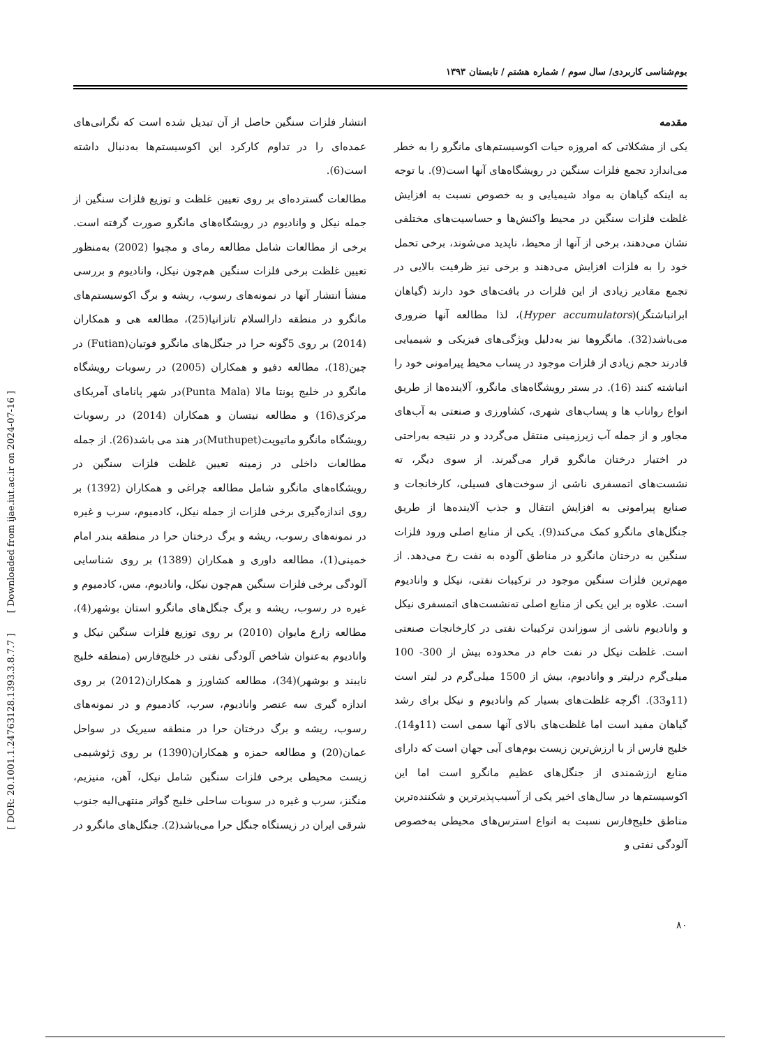[ DOR: 20.1001.1.24763128.1393.3.8.7.7 ] [ Downloaded from ijae.iut.ac.ir on 2024-07-16 ]
بوم‌شناسی کاربردی/ سال سوم / شماره هشتم / تابستان ۱۳۹۳
مقدمه
یکی از مشکلاتی که امروزه حیات اکوسیستم‌های مانگرو را به خطر می‌اندازد تجمع فلزات سنگین در رویشگاه‌های آنها است(9). با توجه به اینکه گیاهان به مواد شیمیایی و به خصوص نسبت به افزایش غلظت فلزات سنگین در محیط واکنش‌ها و حساسیت‌های مختلفی نشان می‌دهند، برخی از آنها از محیط، ناپدید می‌شوند، برخی تحمل خود را به فلزات افزایش می‌دهند و برخی نیز ظرفیت بالایی در تجمع مقادیر زیادی از این فلزات در بافت‌های خود دارند (گیاهان ابرانباشتگر)(Hyper accumulators)، لذا مطالعه آنها ضروری می‌باشد(32). مانگروها نیز به‌دلیل ویژگی‌های فیزیکی و شیمیایی قادرند حجم زیادی از فلزات موجود در پساب محیط پیرامونی خود را انباشته کنند (16). در بستر رویشگاه‌های مانگرو، آلاینده‌ها از طریق انواع رواناب ها و پساب‌های شهری، کشاورزی و صنعتی به آب‌های مجاور و از جمله آب زیرزمینی منتقل می‌گردد و در نتیجه به‌راحتی در اختیار درختان مانگرو قرار می‌گیرند. از سوی دیگر، ته نشست‌های اتمسفری ناشی از سوخت‌های فسیلی، کارخانجات و صنایع پیرامونی به افزایش انتقال و جذب آلاینده‌ها از طریق جنگل‌های مانگرو کمک می‌کند(9). یکی از منابع اصلی ورود فلزات سنگین به درختان مانگرو در مناطق آلوده به نفت رخ می‌دهد. از مهم‌ترین فلزات سنگین موجود در ترکیبات نفتی، نیکل و وانادیوم است. علاوه بر این یکی از منابع اصلی ته‌نشست‌های اتمسفری نیکل و وانادیوم ناشی از سوزاندن ترکیبات نفتی در کارخانجات صنعتی است. غلظت نیکل در نفت خام در محدوده بیش از 300- 100 میلی‌گرم درلیتر و وانادیوم، بیش از 1500 میلی‌گرم در لیتر است (11و33). اگرچه غلظت‌های بسیار کم وانادیوم و نیکل برای رشد گیاهان مفید است اما غلظت‌های بالای آنها سمی است (11و14). خلیج فارس از با ارزش‌ترین زیست بوم‌های آبی جهان است که دارای منابع ارزشمندی از جنگل‌های عظیم مانگرو است اما این اکوسیستم‌ها در سال‌های اخیر یکی از آسیب‌پذیرترین و شکننده‌ترین مناطق خلیج‌فارس نسبت به انواع استرس‌های محیطی به‌خصوص آلودگی نفتی و
۸۰
انتشار فلزات سنگین حاصل از آن تبدیل شده است که نگرانی‌های عمده‌ای را در تداوم کارکرد این اکوسیستم‌ها به‌دنبال داشته است(6).
مطالعات گسترده‌ای بر روی تعیین غلظت و توزیع فلزات سنگین از جمله نیکل و وانادیوم در رویشگاه‌های مانگرو صورت گرفته است. برخی از مطالعات شامل مطالعه رمای و مچیوا (2002) به‌منظور تعیین غلظت برخی فلزات سنگین هم‌چون نیکل، واناديوم و بررسی منشأ انتشار آنها در نمونه‌های رسوب، ریشه و برگ اکوسیستم‌های مانگرو در منطقه دارالسلام تانزانیا(25)، مطالعه هی و همکاران (2014) بر روی 5گونه حرا در جنگل‌های مانگرو فوتیان(Futian) در چین(18)، مطالعه دفیو و همکاران (2005) در رسوبات رویشگاه مانگرو در خلیج پونتا مالا (Punta Mala)در شهر پانامای آمریکای مرکزی(16) و مطالعه نیتسان و همکاران (2014) در رسوبات رویشگاه مانگرو ماتیوپت(Muthupet)در هند می باشد(26). از جمله مطالعات داخلی در زمینه تعیین غلظت فلزات سنگین در رویشگاه‌های مانگرو شامل مطالعه چراغی و همکاران (1392) بر روی اندازه‌گیری برخی فلزات از جمله نیکل، کادمیوم، سرب و غیره در نمونه‌های رسوب، ریشه و برگ درختان حرا در منطقه بندر امام خمینی(1)، مطالعه داوری و همکاران (1389) بر روی شناسایی آلودگی برخی فلزات سنگین هم‌چون نیکل، وانادیوم، مس، کادمیوم و غیره در رسوب، ریشه و برگ جنگل‌های مانگرو استان بوشهر(4)، مطالعه زارع مایوان (2010) بر روی توزیع فلزات سنگین نیکل و وانادیوم به‌عنوان شاخص آلودگی نفتی در خلیج‌فارس (منطقه خلیج نایبند و بوشهر)(34)، مطالعه کشاورز و همکاران(2012) بر روی اندازه گیری سه عنصر وانادیوم، سرب، کادمیوم و در نمونه‌های رسوب، ریشه و برگ درختان حرا در منطقه سیریک در سواحل عمان(20) و مطالعه حمزه و همکاران(1390) بر روی ژئوشیمی زیست محیطی برخی فلزات سنگین شامل نیکل، آهن، منیزیم، منگنز، سرب و غیره در سوبات ساحلی خلیج گواتر منتهی‌الیه جنوب شرقی ایران در زیستگاه جنگل حرا می‌باشد(2). جنگل‌های مانگرو در